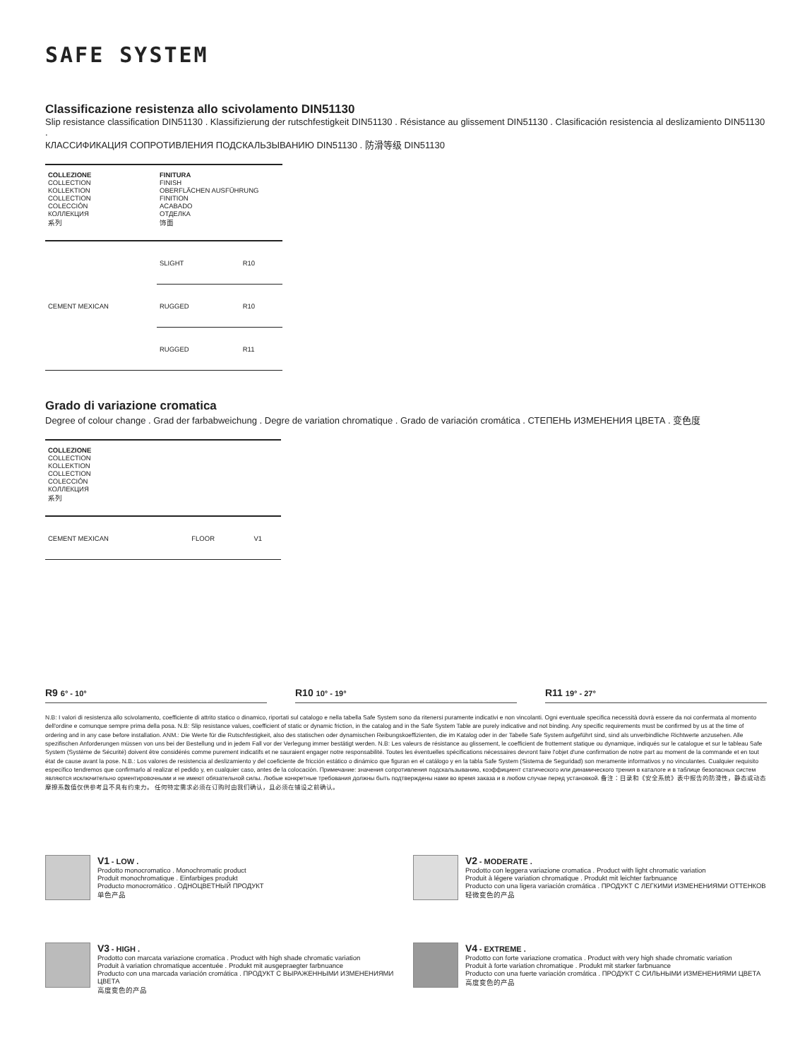SAFE SYSTEM
Classificazione resistenza allo scivolamento DIN51130
Slip resistance classification DIN51130 . Klassifizierung der rutschfestigkeit DIN51130 . Résistance au glissement DIN51130 . Clasificación resistencia al deslizamiento DIN51130 .
КЛАССИФИКАЦИЯ СОПРОТИВЛЕНИЯ ПОДСКАЛЬЗЫВАНИЮ DIN51130 . 防滑等级 DIN51130
| COLLEZIONE COLLECTION KOLLEKTION COLLECTION COLECCIÓN КОЛЛЕКЦИЯ 系列 | FINITURA FINISH OBERFLÄCHEN AUSFÜHRUNG FINITION ACABADO ОТДЕЛКА 饰面 | |
| CEMENT MEXICAN | SLIGHT | R10 |
| | RUGGED | R10 |
| | RUGGED | R11 |
Grado di variazione cromatica
Degree of colour change . Grad der farbabweichung . Degre de variation chromatique . Grado de variación cromática . СТЕПЕНЬ ИЗМЕНЕНИЯ ЦВЕТА . 变色度
| COLLEZIONE COLLECTION KOLLEKTION COLLECTION COLECCIÓN КОЛЛЕКЦИЯ 系列 | | |
| CEMENT MEXICAN | FLOOR | V1 |
R9 6° - 10°
R10 10° - 19°
R11 19° - 27°
N.B: I valori di resistenza allo scivolamento, coefficiente di attrito statico o dinamico, riportati sul catalogo e nella tabella Safe System sono da ritenersi puramente indicativi e non vincolanti. Ogni eventuale specifica necessità dovrà essere da noi confermata al momento dell'ordine e comunque sempre prima della posa. N.B: Slip resistance values, coefficient of static or dynamic friction, in the catalog and in the Safe System Table are purely indicative and not binding. Any specific requirements must be confirmed by us at the time of ordering and in any case before installation. ANM.: Die Werte für die Rutschfestigkeit, also des statischen oder dynamischen Reibungskoeffizienten, die im Katalog oder in der Tabelle Safe System aufgeführt sind, sind als unverbindliche Richtwerte anzusehen. Alle spezifischen Anforderungen müssen von uns bei der Bestellung und in jedem Fall vor der Verlegung immer bestätigt werden. N.B: Les valeurs de résistance au glissement, le coefficient de frottement statique ou dynamique, indiqués sur le catalogue et sur le tableau Safe System (Système de Sécurité) doivent être considérés comme purement indicatifs et ne sauraient engager notre responsabilité. Toutes les éventuelles spécifications nécessaires devront faire l'objet d'une confirmation de notre part au moment de la commande et en tout état de cause avant la pose. N.B.: Los valores de resistencia al deslizamiento y del coeficiente de fricción estático o dinámico que figuran en el catálogo y en la tabla Safe System (Sistema de Seguridad) son meramente informativos y no vinculantes. Cualquier requisito específico tendremos que confirmarlo al realizar el pedido y, en cualquier caso, antes de la colocación. Примечание: значения сопротивления подскальзыванию, коэффициент статического или динамического трения в каталоге и в таблице безопасных систем являются исключительно ориентировочными и не имеют обязательной силы. Любые конкретные требования должны быть подтверждены нами во время заказа и в любом случае перед установкой. 备注：目录和《安全系统》表中报告的防滑性，静态或动态摩擦系数值仅供参考且不具有约束力。 任何特定需求必须在订购时由我们确认，且必须在铺设之前确认。
V1 - LOW .
Prodotto monocromatico . Monochromatic product
Produit monochromatique . Einfarbiges produkt
Producto monocromático . ОДНОЦВЕТНЫЙ ПРОДУКТ
单色产品
V2 - MODERATE .
Prodotto con leggera variazione cromatica . Product with light chromatic variation
Produit à légere variation chromatique . Produkt mit leichter farbnuance
Producto con una ligera variación cromática . ПРОДУКТ С ЛЕГКИМИ ИЗМЕНЕНИЯМИ ОТТЕНКОВ
轻微变色的产品
V3 - HIGH .
Prodotto con marcata variazione cromatica . Product with high shade chromatic variation
Produit à variation chromatique accentuée . Produkt mit ausgepraegter farbnuance
Producto con una marcada variación cromática . ПРОДУКТ С ВЫРАЖЕННЫМИ ИЗМЕНЕНИЯМИ ЦВЕТА
高度变色的产品
V4 - EXTREME .
Prodotto con forte variazione cromatica . Product with very high shade chromatic variation
Produit à forte variation chromatique . Produkt mit starker farbnuance
Producto con una fuerte variación cromática . ПРОДУКТ С СИЛЬНЫМИ ИЗМЕНЕНИЯМИ ЦВЕТА
高度变色的产品